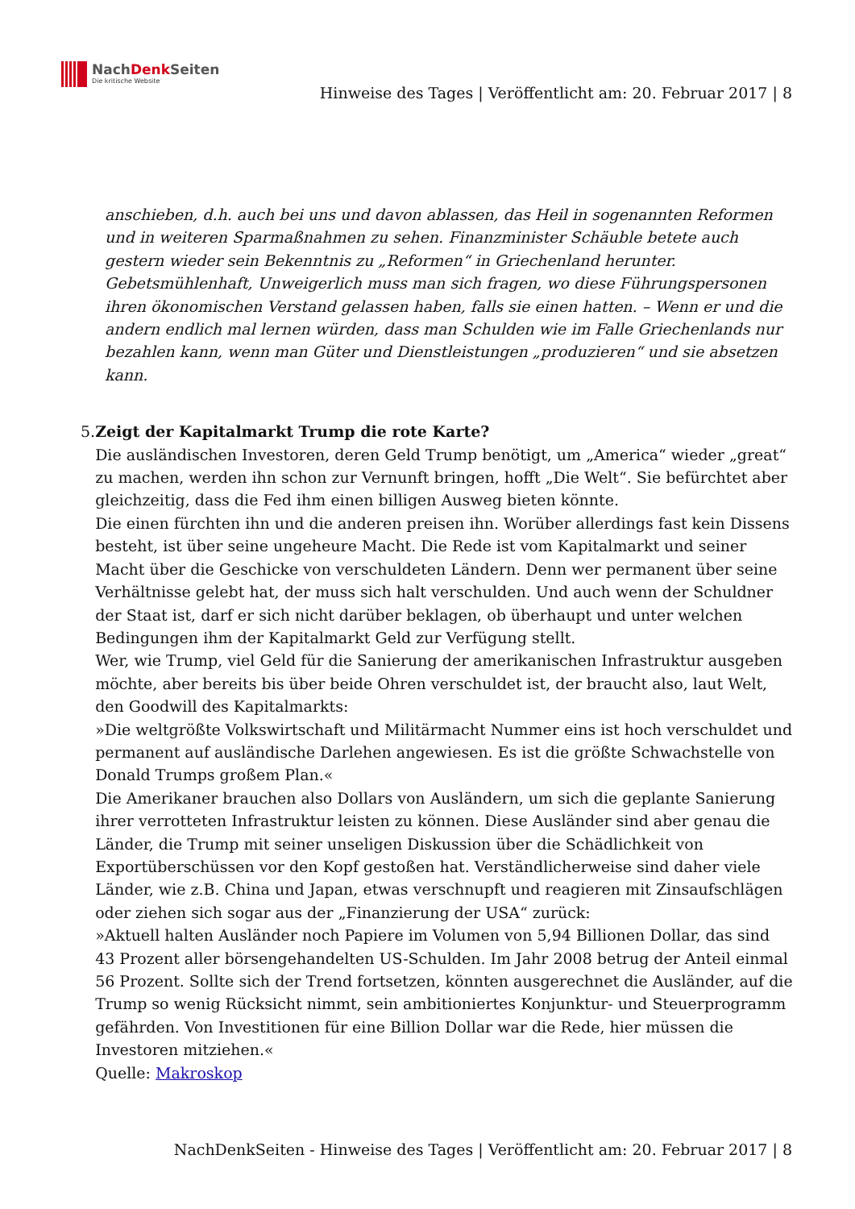NachDenk Seiten
Die kritische Website
Hinweise des Tages | Veröffentlicht am: 20. Februar 2017 | 8
anschieben, d.h. auch bei uns und davon ablassen, das Heil in sogenannten Reformen und in weiteren Sparmaßnahmen zu sehen. Finanzminister Schäuble betete auch gestern wieder sein Bekenntnis zu „Reformen“ in Griechenland herunter. Gebetsmühlenhaft, Unweigerlich muss man sich fragen, wo diese Führungspersonen ihren ökonomischen Verstand gelassen haben, falls sie einen hatten. – Wenn er und die andern endlich mal lernen würden, dass man Schulden wie im Falle Griechenlands nur bezahlen kann, wenn man Güter und Dienstleistungen „produzieren“ und sie absetzen kann.
5. Zeigt der Kapitalmarkt Trump die rote Karte?
Die ausländischen Investoren, deren Geld Trump benötigt, um „America“ wieder „great“ zu machen, werden ihn schon zur Vernunft bringen, hofft „Die Welt“. Sie befürchtet aber gleichzeitig, dass die Fed ihm einen billigen Ausweg bieten könnte.
Die einen fürchten ihn und die anderen preisen ihn. Worüber allerdings fast kein Dissens besteht, ist über seine ungeheure Macht. Die Rede ist vom Kapitalmarkt und seiner Macht über die Geschicke von verschuldeten Ländern. Denn wer permanent über seine Verhältnisse gelebt hat, der muss sich halt verschulden. Und auch wenn der Schuldner der Staat ist, darf er sich nicht darüber beklagen, ob überhaupt und unter welchen Bedingungen ihm der Kapitalmarkt Geld zur Verfügung stellt.
Wer, wie Trump, viel Geld für die Sanierung der amerikanischen Infrastruktur ausgeben möchte, aber bereits bis über beide Ohren verschuldet ist, der braucht also, laut Welt, den Goodwill des Kapitalmarkts:
»Die weltgrößte Volkswirtschaft und Militärmacht Nummer eins ist hoch verschuldet und permanent auf ausländische Darlehen angewiesen. Es ist die größte Schwachstelle von Donald Trumps großem Plan.«
Die Amerikaner brauchen also Dollars von Ausländern, um sich die geplante Sanierung ihrer verrotteten Infrastruktur leisten zu können. Diese Ausländer sind aber genau die Länder, die Trump mit seiner unseligen Diskussion über die Schädlichkeit von Exportüberschüssen vor den Kopf gestoßen hat. Verständlicherweise sind daher viele Länder, wie z.B. China und Japan, etwas verschnupft und reagieren mit Zinsaufschlägen oder ziehen sich sogar aus der „Finanzierung der USA“ zurück:
»Aktuell halten Ausländer noch Papiere im Volumen von 5,94 Billionen Dollar, das sind 43 Prozent aller börsengehandelten US-Schulden. Im Jahr 2008 betrug der Anteil einmal 56 Prozent. Sollte sich der Trend fortsetzen, könnten ausgerechnet die Ausländer, auf die Trump so wenig Rücksicht nimmt, sein ambitioniertes Konjunktur- und Steuerprogramm gefährden. Von Investitionen für eine Billion Dollar war die Rede, hier müssen die Investoren mitziehen.«
Quelle: Makroskop
NachDenkSeiten - Hinweise des Tages | Veröffentlicht am: 20. Februar 2017 | 8